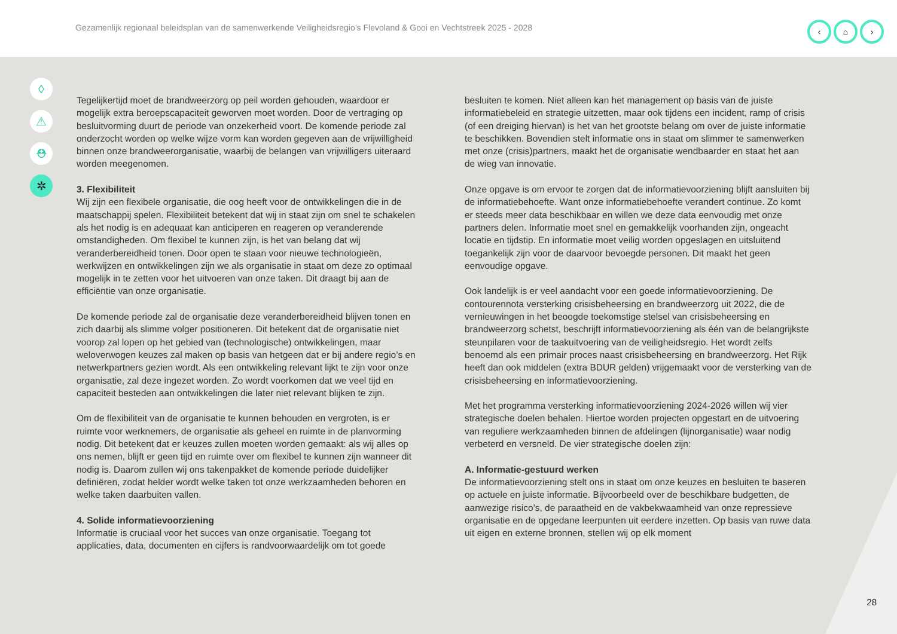Gezamenlijk regionaal beleidsplan van de samenwerkende Veiligheidsregio’s Flevoland & Gooi en Vechtstreek 2025 - 2028
‹ ⌂ ›
◊
⚠
⛑
✲
Tegelijkertijd moet de brandweerzorg op peil worden gehouden, waardoor er mogelijk extra beroepscapaciteit geworven moet worden. Door de vertraging op besluitvorming duurt de periode van onzekerheid voort. De komende periode zal onderzocht worden op welke wijze vorm kan worden gegeven aan de vrijwilligheid binnen onze brandweerorganisatie, waarbij de belangen van vrijwilligers uiteraard worden meegenomen.
3. Flexibiliteit
Wij zijn een flexibele organisatie, die oog heeft voor de ontwikkelingen die in de maatschappij spelen. Flexibiliteit betekent dat wij in staat zijn om snel te schakelen als het nodig is en adequaat kan anticiperen en reageren op veranderende omstandigheden. Om flexibel te kunnen zijn, is het van belang dat wij veranderbereidheid tonen. Door open te staan voor nieuwe technologieën, werkwijzen en ontwikkelingen zijn we als organisatie in staat om deze zo optimaal mogelijk in te zetten voor het uitvoeren van onze taken. Dit draagt bij aan de efficiëntie van onze organisatie.
De komende periode zal de organisatie deze veranderbereidheid blijven tonen en zich daarbij als slimme volger positioneren. Dit betekent dat de organisatie niet voorop zal lopen op het gebied van (technologische) ontwikkelingen, maar weloverwogen keuzes zal maken op basis van hetgeen dat er bij andere regio’s en netwerkpartners gezien wordt. Als een ontwikkeling relevant lijkt te zijn voor onze organisatie, zal deze ingezet worden. Zo wordt voorkomen dat we veel tijd en capaciteit besteden aan ontwikkelingen die later niet relevant blijken te zijn.
Om de flexibiliteit van de organisatie te kunnen behouden en vergroten, is er ruimte voor werknemers, de organisatie als geheel en ruimte in de planvorming nodig. Dit betekent dat er keuzes zullen moeten worden gemaakt: als wij alles op ons nemen, blijft er geen tijd en ruimte over om flexibel te kunnen zijn wanneer dit nodig is. Daarom zullen wij ons takenpakket de komende periode duidelijker definiëren, zodat helder wordt welke taken tot onze werkzaamheden behoren en welke taken daarbuiten vallen.
4. Solide informatievoorziening
Informatie is cruciaal voor het succes van onze organisatie. Toegang tot applicaties, data, documenten en cijfers is randvoorwaardelijk om tot goede
besluiten te komen. Niet alleen kan het management op basis van de juiste informatiebeleid en strategie uitzetten, maar ook tijdens een incident, ramp of crisis (of een dreiging hiervan) is het van het grootste belang om over de juiste informatie te beschikken. Bovendien stelt informatie ons in staat om slimmer te samenwerken met onze (crisis)partners, maakt het de organisatie wendbaarder en staat het aan de wieg van innovatie.
Onze opgave is om ervoor te zorgen dat de informatievoorziening blijft aansluiten bij de informatiebehoefte. Want onze informatiebehoefte verandert continue. Zo komt er steeds meer data beschikbaar en willen we deze data eenvoudig met onze partners delen. Informatie moet snel en gemakkelijk voorhanden zijn, ongeacht locatie en tijdstip. En informatie moet veilig worden opgeslagen en uitsluitend toegankelijk zijn voor de daarvoor bevoegde personen. Dit maakt het geen eenvoudige opgave.
Ook landelijk is er veel aandacht voor een goede informatievoorziening. De contourennota versterking crisisbeheersing en brandweerzorg uit 2022, die de vernieuwingen in het beoogde toekomstige stelsel van crisisbeheersing en brandweerzorg schetst, beschrijft informatievoorziening als één van de belangrijkste steunpilaren voor de taakuitvoering van de veiligheidsregio. Het wordt zelfs benoemd als een primair proces naast crisisbeheersing en brandweerzorg. Het Rijk heeft dan ook middelen (extra BDUR gelden) vrijgemaakt voor de versterking van de crisisbeheersing en informatievoorziening.
Met het programma versterking informatievoorziening 2024-2026 willen wij vier strategische doelen behalen. Hiertoe worden projecten opgestart en de uitvoering van reguliere werkzaamheden binnen de afdelingen (lijnorganisatie) waar nodig verbeterd en versneld. De vier strategische doelen zijn:
A. Informatie-gestuurd werken
De informatievoorziening stelt ons in staat om onze keuzes en besluiten te baseren op actuele en juiste informatie. Bijvoorbeeld over de beschikbare budgetten, de aanwezige risico’s, de paraatheid en de vakbekwaamheid van onze repressieve organisatie en de opgedane leerpunten uit eerdere inzetten. Op basis van ruwe data uit eigen en externe bronnen, stellen wij op elk moment
28